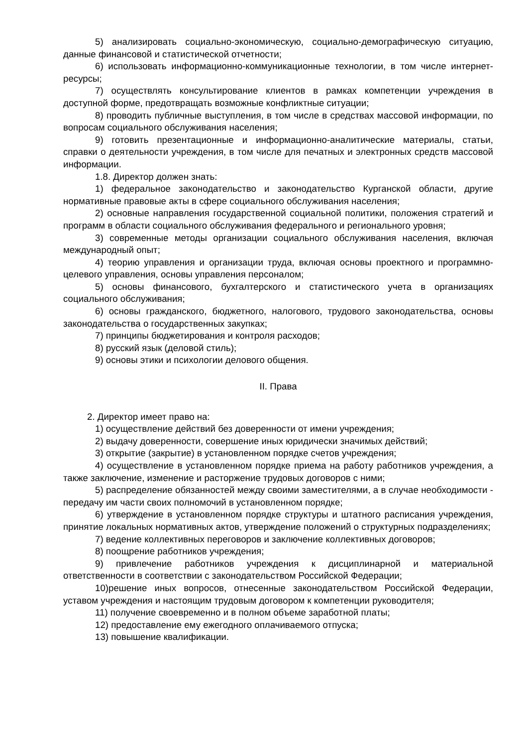5) анализировать социально-экономическую, социально-демографическую ситуацию, данные финансовой и статистической отчетности;
6) использовать информационно-коммуникационные технологии, в том числе интернет-ресурсы;
7) осуществлять консультирование клиентов в рамках компетенции учреждения в доступной форме, предотвращать возможные конфликтные ситуации;
8) проводить публичные выступления, в том числе в средствах массовой информации, по вопросам социального обслуживания населения;
9) готовить презентационные и информационно-аналитические материалы, статьи, справки о деятельности учреждения, в том числе для печатных и электронных средств массовой информации.
1.8. Директор должен знать:
1) федеральное законодательство и законодательство Курганской области, другие нормативные правовые акты в сфере социального обслуживания населения;
2) основные направления государственной социальной политики, положения стратегий и программ в области социального обслуживания федерального и регионального уровня;
3) современные методы организации социального обслуживания населения, включая международный опыт;
4) теорию управления и организации труда, включая основы проектного и программно-целевого управления, основы управления персоналом;
5) основы финансового, бухгалтерского и статистического учета в организациях социального обслуживания;
6) основы гражданского, бюджетного, налогового, трудового законодательства, основы законодательства о государственных закупках;
7) принципы бюджетирования и контроля расходов;
8) русский язык (деловой стиль);
9) основы этики и психологии делового общения.
II. Права
2. Директор имеет право на:
1) осуществление действий без доверенности от имени учреждения;
2) выдачу доверенности, совершение иных юридически значимых действий;
3) открытие (закрытие) в установленном порядке счетов учреждения;
4) осуществление в установленном порядке приема на работу работников учреждения, а также заключение, изменение и расторжение трудовых договоров с ними;
5) распределение обязанностей между своими заместителями, а в случае необходимости - передачу им части своих полномочий в установленном порядке;
6) утверждение в установленном порядке структуры и штатного расписания учреждения, принятие локальных нормативных актов, утверждение положений о структурных подразделениях;
7) ведение коллективных переговоров и заключение коллективных договоров;
8) поощрение работников учреждения;
9) привлечение работников учреждения к дисциплинарной и материальной ответственности в соответствии с законодательством Российской Федерации;
10)решение иных вопросов, отнесенные законодательством Российской Федерации, уставом учреждения и настоящим трудовым договором к компетенции руководителя;
11) получение своевременно и в полном объеме заработной платы;
12) предоставление ему ежегодного оплачиваемого отпуска;
13) повышение квалификации.